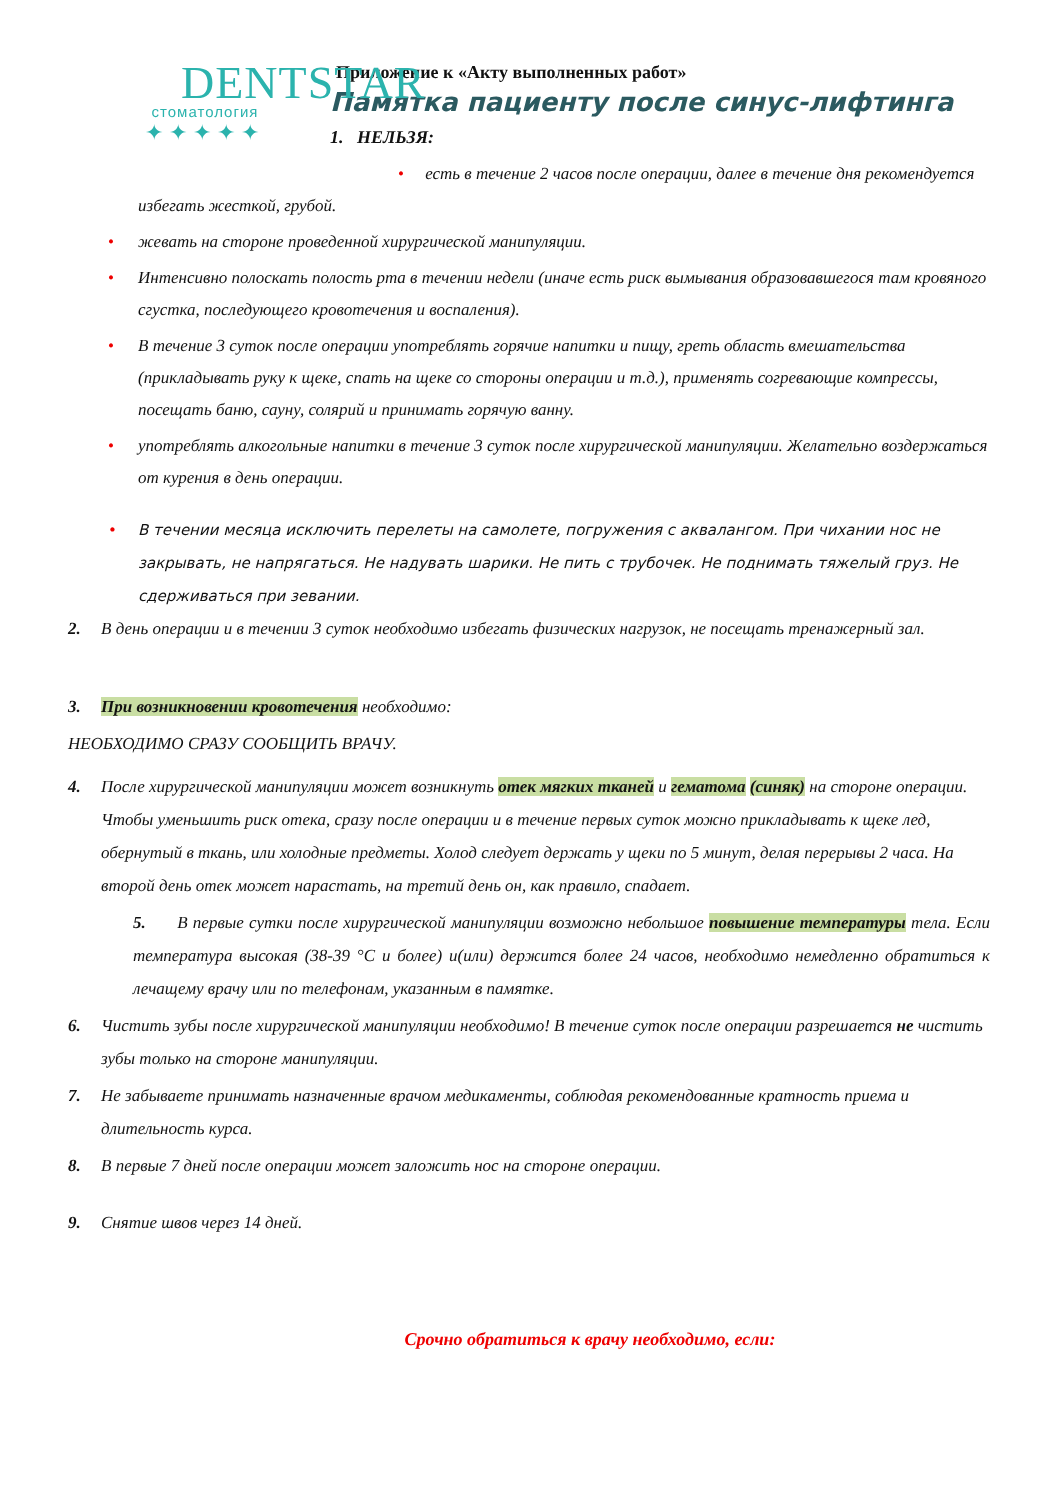DENTSTAR
стоматология
✦✦✦✦✦
Приложение к «Акту выполненных работ»
Памятка пациенту после синус-лифтинга
1. НЕЛЬЗЯ:
• есть в течение 2 часов после операции, далее в течение дня рекомендуется избегать жесткой, грубой.
• жевать на стороне проведенной хирургической манипуляции.
• Интенсивно полоскать полость рта в течении недели (иначе есть риск вымывания образовавшегося там кровяного сгустка, последующего кровотечения и воспаления).
• В течение 3 суток после операции употреблять горячие напитки и пищу, греть область вмешательства (прикладывать руку к щеке, спать на щеке со стороны операции и т.д.), применять согревающие компрессы, посещать баню, сауну, солярий и принимать горячую ванну.
• употреблять алкогольные напитки в течение 3 суток после хирургической манипуляции. Желательно воздержаться от курения в день операции.
• В течении месяца исключить перелеты на самолете, погружения с аквалангом. При чихании нос не закрывать, не напрягаться. Не надувать шарики. Не пить с трубочек. Не поднимать тяжелый груз. Не сдерживаться при зевании.
2. В день операции и в течении 3 суток необходимо избегать физических нагрузок, не посещать тренажерный зал.
3. При возникновении кровотечения необходимо:
НЕОБХОДИМО СРАЗУ СООБЩИТЬ ВРАЧУ.
4. После хирургической манипуляции может возникнуть отек мягких тканей и гематома (синяк) на стороне операции. Чтобы уменьшить риск отека, сразу после операции и в течение первых суток можно прикладывать к щеке лед, обернутый в ткань, или холодные предметы. Холод следует держать у щеки по 5 минут, делая перерывы 2 часа. На второй день отек может нарастать, на третий день он, как правило, спадает.
5. В первые сутки после хирургической манипуляции возможно небольшое повышение температуры тела. Если температура высокая (38-39 °С и более) и(или) держится более 24 часов, необходимо немедленно обратиться к лечащему врачу или по телефонам, указанным в памятке.
6. Чистить зубы после хирургической манипуляции необходимо! В течение суток после операции разрешается не чистить зубы только на стороне манипуляции.
7. Не забываете принимать назначенные врачом медикаменты, соблюдая рекомендованные кратность приема и длительность курса.
8. В первые 7 дней после операции может заложить нос на стороне операции.
9. Снятие швов через 14 дней.
Срочно обратиться к врачу необходимо, если: